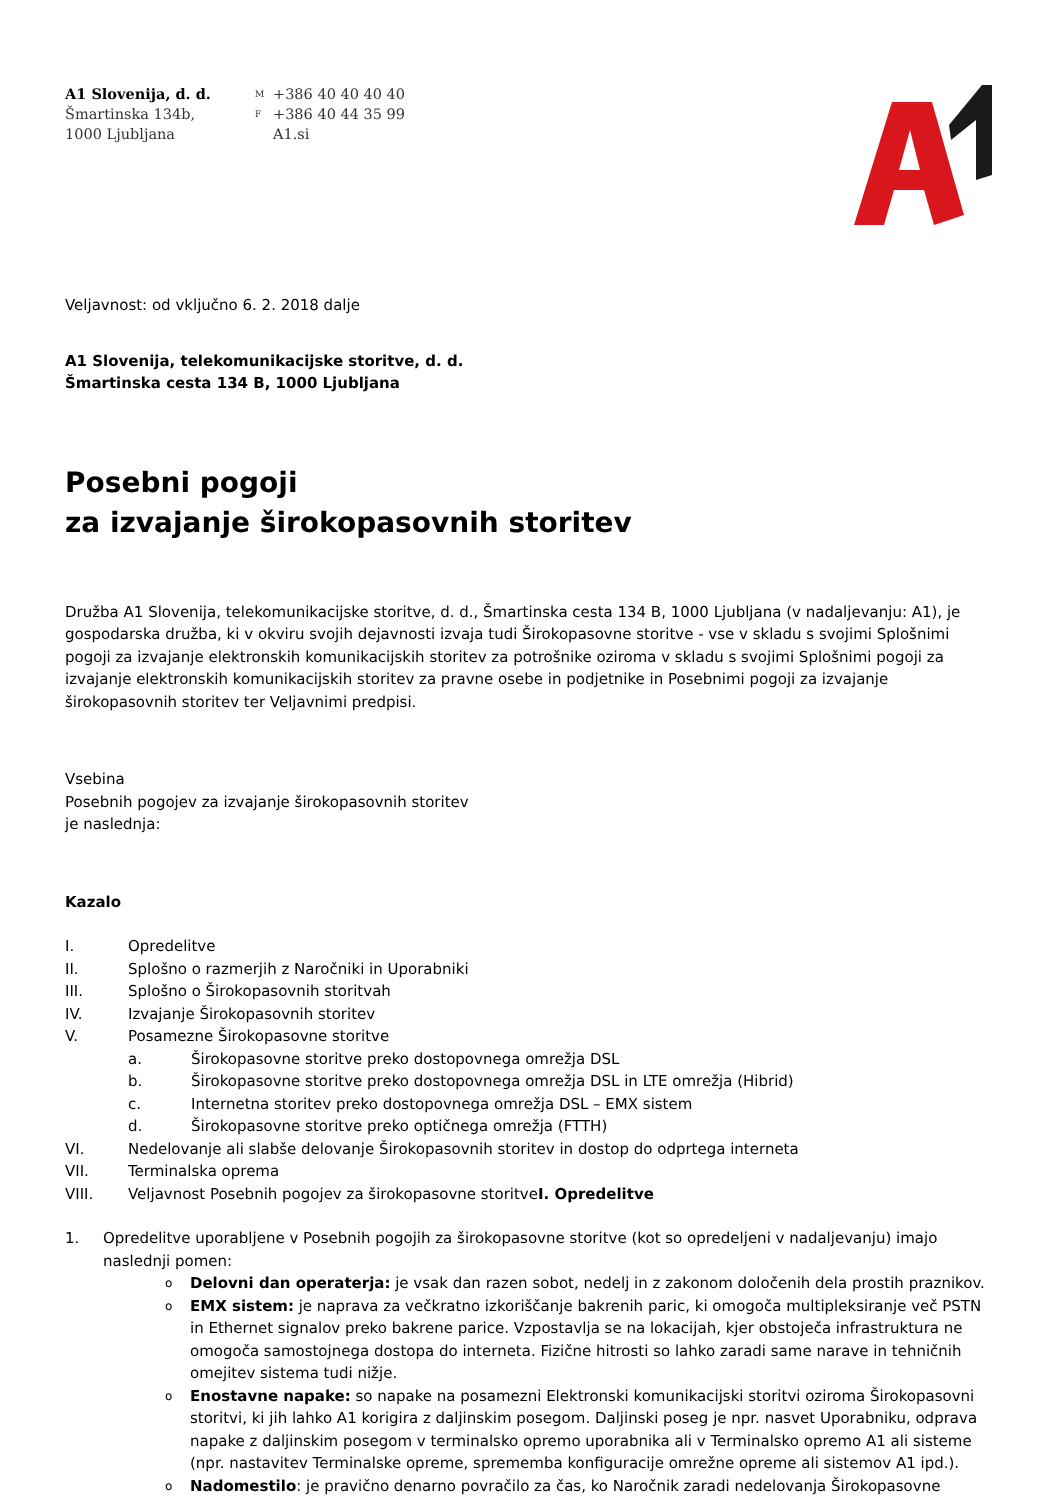A1 Slovenija, d. d.
Šmartinska 134b,
1000 Ljubljana
M +386 40 40 40 40 F +386 40 44 35 99 A1.si
Veljavnost: od vključno 6. 2. 2018 dalje
A1 Slovenija, telekomunikacijske storitve, d. d.
Šmartinska cesta 134 B, 1000 Ljubljana
Posebni pogoji
za izvajanje širokopasovnih storitev
Družba A1 Slovenija, telekomunikacijske storitve, d. d., Šmartinska cesta 134 B, 1000 Ljubljana (v nadaljevanju: A1), je gospodarska družba, ki v okviru svojih dejavnosti izvaja tudi Širokopasovne storitve - vse v skladu s svojimi Splošnimi pogoji za izvajanje elektronskih komunikacijskih storitev za potrošnike oziroma v skladu s svojimi Splošnimi pogoji za izvajanje elektronskih komunikacijskih storitev za pravne osebe in podjetnike in Posebnimi pogoji za izvajanje širokopasovnih storitev ter Veljavnimi predpisi.
Vsebina
Posebnih pogojev za izvajanje širokopasovnih storitev
je naslednja:
Kazalo
I. Opredelitve II. Splošno o razmerjih z Naročniki in Uporabniki III. Splošno o Širokopasovnih storitvah IV. Izvajanje Širokopasovnih storitev V. Posamezne Širokopasovne storitve
a. Širokopasovne storitve preko dostopovnega omrežja DSL b. Širokopasovne storitve preko dostopovnega omrežja DSL in LTE omrežja (Hibrid) c. Internetna storitev preko dostopovnega omrežja DSL – EMX sistem d. Širokopasovne storitve preko optičnega omrežja (FTTH)
VI. Nedelovanje ali slabše delovanje Širokopasovnih storitev in dostop do odprtega interneta VII. Terminalska oprema VIII. Veljavnost Posebnih pogojev za širokopasovne storitveI. Opredelitve
1. Opredelitve uporabljene v Posebnih pogojih za širokopasovne storitve (kot so opredeljeni v nadaljevanju) imajo naslednji pomen:
o Delovni dan operaterja: je vsak dan razen sobot, nedelj in z zakonom določenih dela prostih praznikov.
o EMX sistem: je naprava za večkratno izkoriščanje bakrenih paric, ki omogoča multipleksiranje več PSTN in Ethernet signalov preko bakrene parice. Vzpostavlja se na lokacijah, kjer obstoječa infrastruktura ne omogoča samostojnega dostopa do interneta. Fizične hitrosti so lahko zaradi same narave in tehničnih omejitev sistema tudi nižje.
o Enostavne napake: so napake na posamezni Elektronski komunikacijski storitvi oziroma Širokopasovni storitvi, ki jih lahko A1 korigira z daljinskim posegom. Daljinski poseg je npr. nasvet Uporabniku, odprava napake z daljinskim posegom v terminalsko opremo uporabnika ali v Terminalsko opremo A1 ali sisteme (npr. nastavitev Terminalske opreme, sprememba konfiguracije omrežne opreme ali sistemov A1 ipd.).
o Nadomestilo: je pravično denarno povračilo za čas, ko Naročnik zaradi nedelovanja Širokopasovne